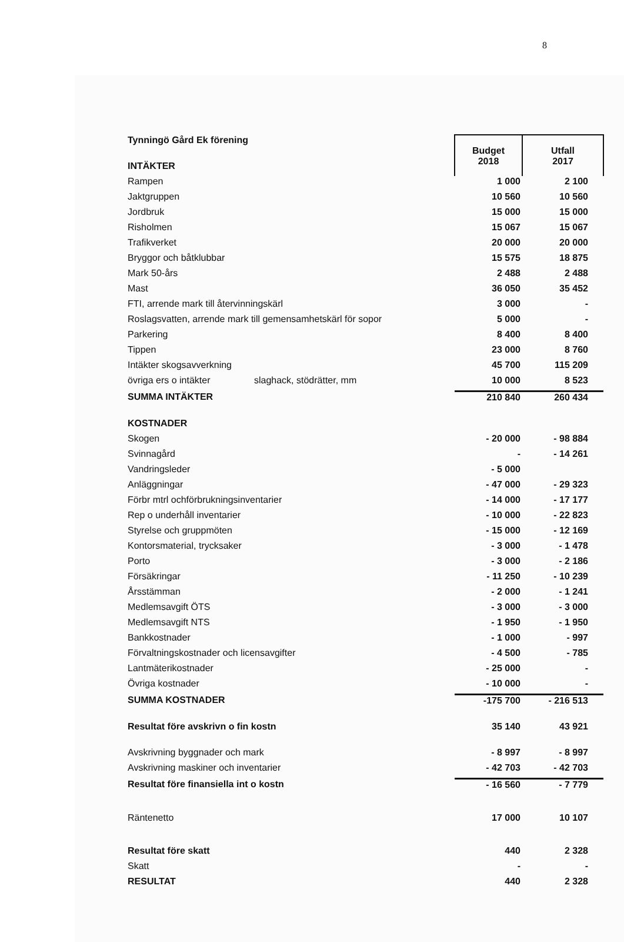8
| Tynningö Gård Ek förening | Budget 2018 | Utfall 2017 |
| INTÄKTER | | |
| Rampen | 1 000 | 2 100 |
| Jaktgruppen | 10 560 | 10 560 |
| Jordbruk | 15 000 | 15 000 |
| Risholmen | 15 067 | 15 067 |
| Trafikverket | 20 000 | 20 000 |
| Bryggor och båtklubbar | 15 575 | 18 875 |
| Mark 50-års | 2 488 | 2 488 |
| Mast | 36 050 | 35 452 |
| FTI, arrende mark till återvinningskärl | 3 000 | - |
| Roslagsvatten, arrende mark till gemensamhetskärl för sopor | 5 000 | - |
| Parkering | 8 400 | 8 400 |
| Tippen | 23 000 | 8 760 |
| Intäkter skogsavverkning | 45 700 | 115 209 |
| övriga ers o intäkter slaghack, stödrätter, mm | 10 000 | 8 523 |
| SUMMA INTÄKTER | 210 840 | 260 434 |
| KOSTNADER | | |
| Skogen | - 20 000 | - 98 884 |
| Svinnagård | - | - 14 261 |
| Vandringsleder | - 5 000 | |
| Anläggningar | - 47 000 | - 29 323 |
| Förbr mtrl ochförbrukningsinventarier | - 14 000 | - 17 177 |
| Rep o underhåll inventarier | - 10 000 | - 22 823 |
| Styrelse och gruppmöten | - 15 000 | - 12 169 |
| Kontorsmaterial, trycksaker | - 3 000 | - 1 478 |
| Porto | - 3 000 | - 2 186 |
| Försäkringar | - 11 250 | - 10 239 |
| Årsstämman | - 2 000 | - 1 241 |
| Medlemsavgift ÖTS | - 3 000 | - 3 000 |
| Medlemsavgift NTS | - 1 950 | - 1 950 |
| Bankkostnader | - 1 000 | - 997 |
| Förvaltningskostnader och licensavgifter | - 4 500 | - 785 |
| Lantmäterikostnader | - 25 000 | - |
| Övriga kostnader | - 10 000 | - |
| SUMMA KOSTNADER | -175 700 | - 216 513 |
| Resultat före avskrivn o fin kostn | 35 140 | 43 921 |
| Avskrivning byggnader och mark | - 8 997 | - 8 997 |
| Avskrivning maskiner och inventarier | - 42 703 | - 42 703 |
| Resultat före finansiella int o kostn | - 16 560 | - 7 779 |
| Räntenetto | 17 000 | 10 107 |
| Resultat före skatt | 440 | 2 328 |
| Skatt | - | - |
| RESULTAT | 440 | 2 328 |